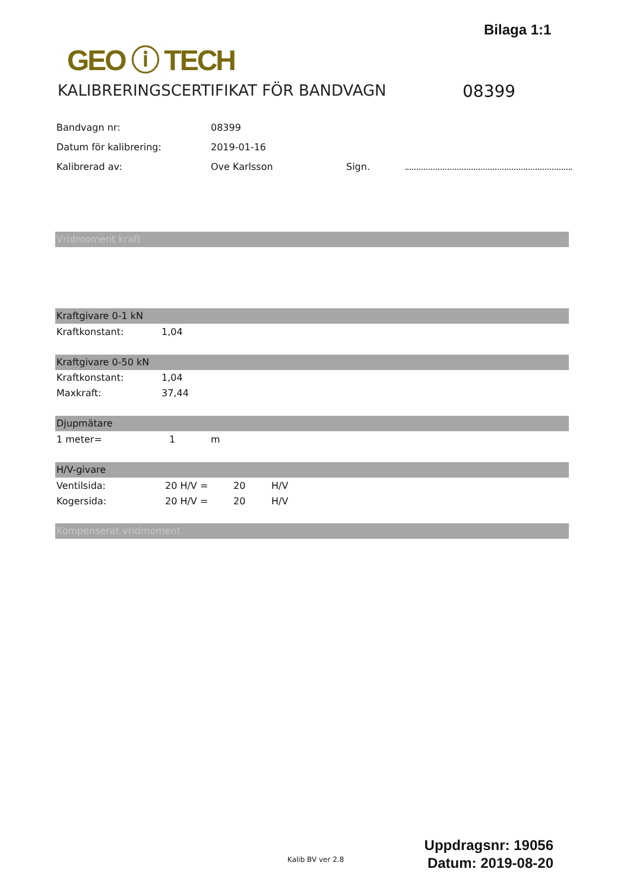Bilaga 1:1
GEO ⓘ TECH
KALIBRERINGSCERTIFIKAT FÖR BANDVAGN
08399
| Bandvagn nr: | 08399 | |
| Datum för kalibrering: | 2019-01-16 | |
| Kalibrerad av: | Ove Karlsson | Sign. |
Vridmoment kraft
Kraftgivare 0-1 kN
| Kraftkonstant: | 1,04 |
Kraftgivare 0-50 kN
| Kraftkonstant: | 1,04 |
| Maxkraft: | 37,44 |
Djupmätare
| 1 meter= | 1 | m |
H/V-givare
| Ventilsida: | 20 H/V = | 20 | H/V |
| Kogersida: | 20 H/V = | 20 | H/V |
Kompenserat vridmoment
Kalib BV ver 2.8
Uppdragsnr: 19056
Datum: 2019-08-20